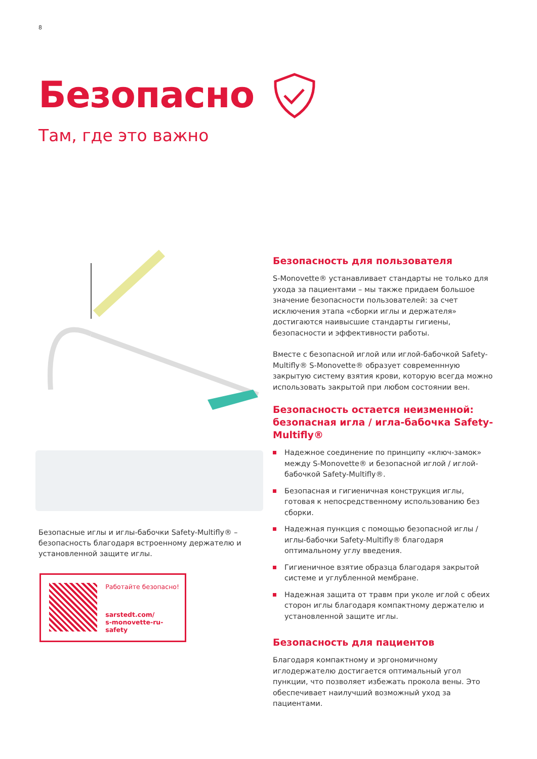8
Безопасно
Там, где это важно
Безопасные иглы и иглы-бабочки Safety-Multifly® – безопасность благодаря встроенному держателю и установленной защите иглы.
Работайте безопасно!
sarstedt.com/
s-monovette-ru-safety
Безопасность для пользователя
S-Monovette® устанавливает стандарты не только для ухода за пациентами – мы также придаем большое значение безопасности пользователей: за счет исключения этапа «сборки иглы и держателя» достигаются наивысшие стандарты гигиены, безопасности и эффективности работы.
Вместе с безопасной иглой или иглой-бабочкой Safety-Multifly® S-Monovette® образует современнную закрытую систему взятия крови, которую всегда можно использовать закрытой при любом состоянии вен.
Безопасность остается неизменной: безопасная игла / игла-бабочка Safety-Multifly®
Надежное соединение по принципу «ключ-замок» между S-Monovette® и безопасной иглой / иглой-бабочкой Safety-Multifly®.
Безопасная и гигиеничная конструкция иглы, готовая к непосредственному использованию без сборки.
Надежная пункция с помощью безопасной иглы / иглы-бабочки Safety-Multifly® благодаря оптимальному углу введения.
Гигиеничное взятие образца благодаря закрытой системе и углубленной мембране.
Надежная защита от травм при уколе иглой с обеих сторон иглы благодаря компактному держателю и установленной защите иглы.
Безопасность для пациентов
Благодаря компактному и эргономичному иглодержателю достигается оптимальный угол пункции, что позволяет избежать прокола вены. Это обеспечивает наилучший возможный уход за пациентами.